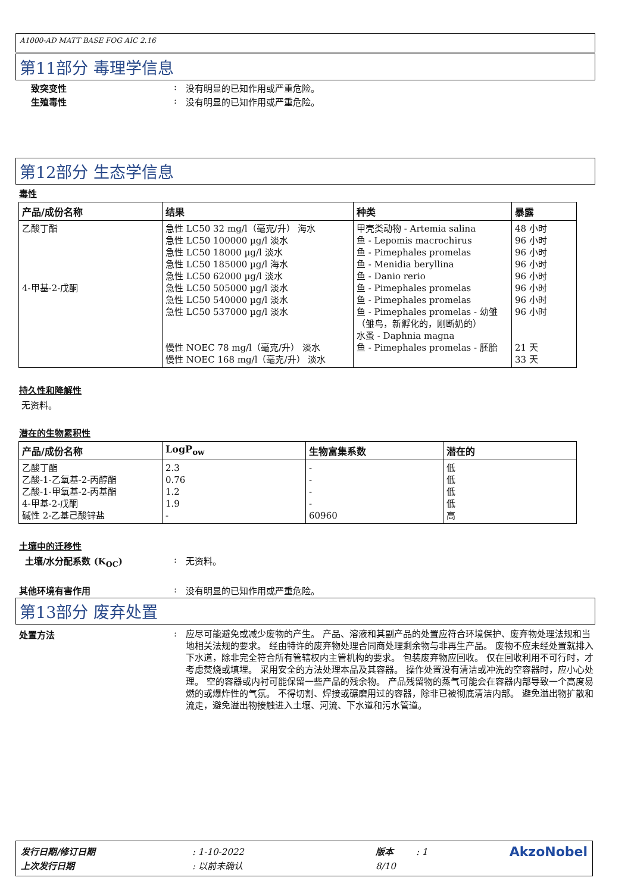A1000-AD MATT BASE FOG AIC 2.16
第11部分 毒理学信息
致突变性 : 没有明显的已知作用或严重危险。
生殖毒性 : 没有明显的已知作用或严重危险。
第12部分 生态学信息
毒性
| 产品/成份名称 | 结果 | 种类 | 暴露 |
| --- | --- | --- | --- |
| 乙酸丁酯 4-甲基-2-戊酮 | 急性 LC50 32 mg/l（毫克/升） 海水 急性 LC50 100000 µg/l 淡水 急性 LC50 18000 µg/l 淡水 急性 LC50 185000 µg/l 海水 急性 LC50 62000 µg/l 淡水 急性 LC50 505000 µg/l 淡水 急性 LC50 540000 µg/l 淡水 急性 LC50 537000 µg/l 淡水 慢性 NOEC 78 mg/l（毫克/升） 淡水 慢性 NOEC 168 mg/l（毫克/升） 淡水 | 甲壳类动物 - Artemia salina 鱼 - Lepomis macrochirus 鱼 - Pimephales promelas 鱼 - Menidia beryllina 鱼 - Danio rerio 鱼 - Pimephales promelas 鱼 - Pimephales promelas 鱼 - Pimephales promelas - 幼雏（雏鸟，新孵化的，刚断奶的） 水蚤 - Daphnia magna 鱼 - Pimephales promelas - 胚胎 | 48 小时 96 小时 96 小时 96 小时 96 小时 96 小时 96 小时 96 小时 21 天 33 天 |
持久性和降解性
无资料。
潜在的生物累积性
| 产品/成份名称 | LogP<sub>ow</sub> | 生物富集系数 | 潜在的 |
| --- | --- | --- | --- |
| 乙酸丁酯 乙酸-1-乙氧基-2-丙醇酯 乙酸-1-甲氧基-2-丙基酯 4-甲基-2-戊酮 碱性 2-乙基己酸锌盐 | 2.3 0.76 1.2 1.9 - | - - - - 60960 | 低 低 低 低 高 |
土壤中的迁移性
土壤/水分配系数 (K<sub>OC</sub>) : 无资料。
其他环境有害作用 : 没有明显的已知作用或严重危险。
第13部分 废弃处置
处置方法 :
应尽可能避免或减少废物的产生。 产品、溶液和其副产品的处置应符合环境保护、废弃物处理法规和当地相关法规的要求。 经由特许的废弃物处理合同商处理剩余物与非再生产品。 废物不应未经处置就排入下水道，除非完全符合所有管辖权内主管机构的要求。 包装废弃物应回收。 仅在回收利用不可行时，才考虑焚烧或填埋。 采用安全的方法处理本品及其容器。 操作处置没有清洁或冲洗的空容器时，应小心处理。 空的容器或内衬可能保留一些产品的残余物。 产品残留物的蒸气可能会在容器内部导致一个高度易燃的或爆炸性的气氛。 不得切割、焊接或碾磨用过的容器，除非已被彻底清洁内部。 避免溢出物扩散和流走，避免溢出物接触进入土壤、河流、下水道和污水管道。
| 发行日期/修订日期 | : 1-10-2022 | 版本 | : 1 | AkzoNobel |
| 上次发行日期 | : 以前未确认 | 8/10 | | |